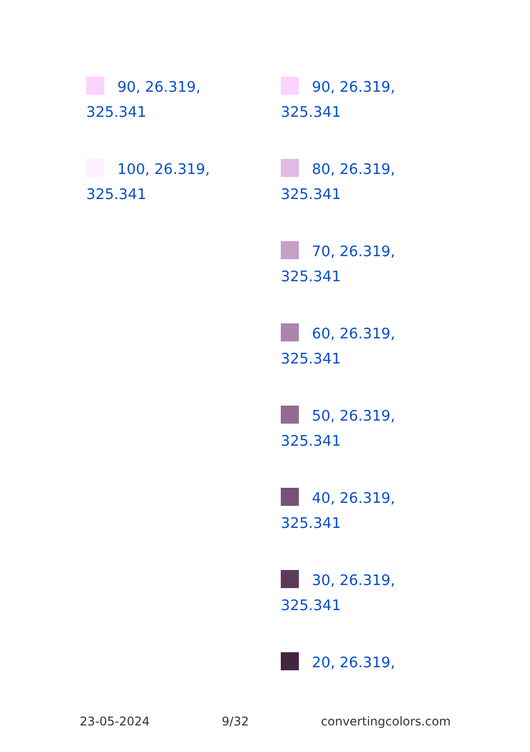90, 26.319,
325.341
100, 26.319,
325.341
90, 26.319,
325.341
80, 26.319,
325.341
70, 26.319,
325.341
60, 26.319,
325.341
50, 26.319,
325.341
40, 26.319,
325.341
30, 26.319,
325.341
20, 26.319,
23-05-2024 9/32 convertingcolors.com